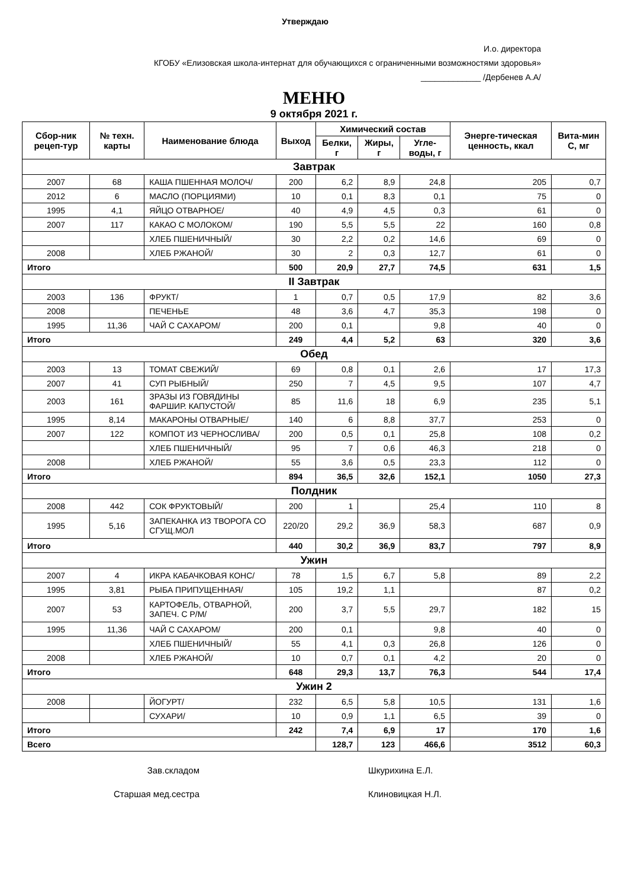Утверждаю
И.о. директора
КГОБУ «Елизовская школа-интернат для обучающихся с ограниченными возможностями здоровья»
_____________ /Дербенев А.А/
МЕНЮ
9 октября 2021 г.
| Сбор-ник рецеп-тур | № техн. карты | Наименование блюда | Выход | Химический состав | | | Энерге-тическая ценность, ккал | Вита-мин С, мг |
| --- | --- | --- | --- | --- | --- | --- | --- | --- |
| | | | | Белки, г | Жиры, г | Угле-воды, г | | |
| Завтрак | | | | | | | | |
| 2007 | 68 | КАША ПШЕННАЯ МОЛОЧ/ | 200 | 6,2 | 8,9 | 24,8 | 205 | 0,7 |
| 2012 | 6 | МАСЛО (ПОРЦИЯМИ) | 10 | 0,1 | 8,3 | 0,1 | 75 | 0 |
| 1995 | 4,1 | ЯЙЦО ОТВАРНОЕ/ | 40 | 4,9 | 4,5 | 0,3 | 61 | 0 |
| 2007 | 117 | КАКАО С МОЛОКОМ/ | 190 | 5,5 | 5,5 | 22 | 160 | 0,8 |
| | | ХЛЕБ ПШЕНИЧНЫЙ/ | 30 | 2,2 | 0,2 | 14,6 | 69 | 0 |
| 2008 | | ХЛЕБ РЖАНОЙ/ | 30 | 2 | 0,3 | 12,7 | 61 | 0 |
| Итого | | | 500 | 20,9 | 27,7 | 74,5 | 631 | 1,5 |
| II Завтрак | | | | | | | | |
| 2003 | 136 | ФРУКТ/ | 1 | 0,7 | 0,5 | 17,9 | 82 | 3,6 |
| 2008 | | ПЕЧЕНЬЕ | 48 | 3,6 | 4,7 | 35,3 | 198 | 0 |
| 1995 | 11,36 | ЧАЙ С САХАРОМ/ | 200 | 0,1 | | 9,8 | 40 | 0 |
| Итого | | | 249 | 4,4 | 5,2 | 63 | 320 | 3,6 |
| Обед | | | | | | | | |
| 2003 | 13 | ТОМАТ СВЕЖИЙ/ | 69 | 0,8 | 0,1 | 2,6 | 17 | 17,3 |
| 2007 | 41 | СУП РЫБНЫЙ/ | 250 | 7 | 4,5 | 9,5 | 107 | 4,7 |
| 2003 | 161 | ЗРАЗЫ ИЗ ГОВЯДИНЫ ФАРШИР. КАПУСТОЙ/ | 85 | 11,6 | 18 | 6,9 | 235 | 5,1 |
| 1995 | 8,14 | МАКАРОНЫ ОТВАРНЫЕ/ | 140 | 6 | 8,8 | 37,7 | 253 | 0 |
| 2007 | 122 | КОМПОТ ИЗ ЧЕРНОСЛИВА/ | 200 | 0,5 | 0,1 | 25,8 | 108 | 0,2 |
| | | ХЛЕБ ПШЕНИЧНЫЙ/ | 95 | 7 | 0,6 | 46,3 | 218 | 0 |
| 2008 | | ХЛЕБ РЖАНОЙ/ | 55 | 3,6 | 0,5 | 23,3 | 112 | 0 |
| Итого | | | 894 | 36,5 | 32,6 | 152,1 | 1050 | 27,3 |
| Полдник | | | | | | | | |
| 2008 | 442 | СОК ФРУКТОВЫЙ/ | 200 | 1 | | 25,4 | 110 | 8 |
| 1995 | 5,16 | ЗАПЕКАНКА ИЗ ТВОРОГА СО СГУЩ.МОЛ | 220/20 | 29,2 | 36,9 | 58,3 | 687 | 0,9 |
| Итого | | | 440 | 30,2 | 36,9 | 83,7 | 797 | 8,9 |
| Ужин | | | | | | | | |
| 2007 | 4 | ИКРА КАБАЧКОВАЯ КОНС/ | 78 | 1,5 | 6,7 | 5,8 | 89 | 2,2 |
| 1995 | 3,81 | РЫБА ПРИПУЩЕННАЯ/ | 105 | 19,2 | 1,1 | | 87 | 0,2 |
| 2007 | 53 | КАРТОФЕЛЬ, ОТВАРНОЙ, ЗАПЕЧ. С Р/М/ | 200 | 3,7 | 5,5 | 29,7 | 182 | 15 |
| 1995 | 11,36 | ЧАЙ С САХАРОМ/ | 200 | 0,1 | | 9,8 | 40 | 0 |
| | | ХЛЕБ ПШЕНИЧНЫЙ/ | 55 | 4,1 | 0,3 | 26,8 | 126 | 0 |
| 2008 | | ХЛЕБ РЖАНОЙ/ | 10 | 0,7 | 0,1 | 4,2 | 20 | 0 |
| Итого | | | 648 | 29,3 | 13,7 | 76,3 | 544 | 17,4 |
| Ужин 2 | | | | | | | | |
| 2008 | | ЙОГУРТ/ | 232 | 6,5 | 5,8 | 10,5 | 131 | 1,6 |
| | | СУХАРИ/ | 10 | 0,9 | 1,1 | 6,5 | 39 | 0 |
| Итого | | | 242 | 7,4 | 6,9 | 17 | 170 | 1,6 |
| Всего | | | | 128,7 | 123 | 466,6 | 3512 | 60,3 |
Зав.складом Шкурихина Е.Л.
Старшая мед.сестра Клиновицкая Н.Л.